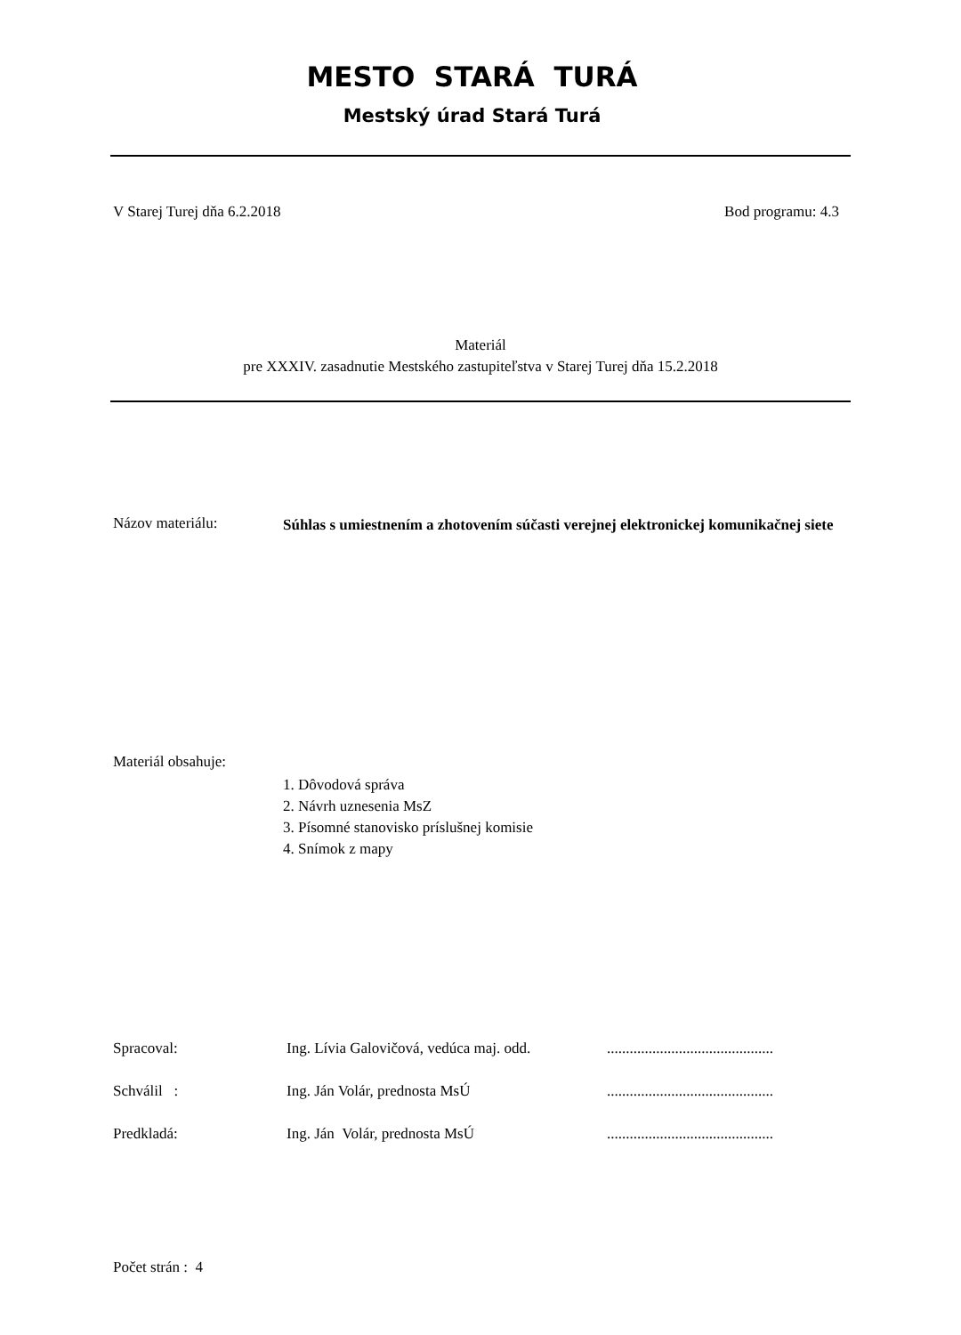MESTO STARÁ TURÁ
Mestský úrad Stará Turá
V Starej Turej dňa 6.2.2018 Bod programu: 4.3
Materiál
pre XXXIV. zasadnutie Mestského zastupiteľstva v Starej Turej dňa 15.2.2018
Názov materiálu:
Súhlas s umiestnením a zhotovením súčasti verejnej elektronickej komunikačnej siete
Materiál obsahuje:
1. Dôvodová správa
2. Návrh uznesenia MsZ
3. Písomné stanovisko príslušnej komisie
4. Snímok z mapy
| Spracoval: | Ing. Lívia Galovičová, vedúca maj. odd. | ............................................ |
| Schválil : | Ing. Ján Volár, prednosta MsÚ | ............................................ |
| Predkladá: | Ing. Ján Volár, prednosta MsÚ | ............................................ |
Počet strán : 4